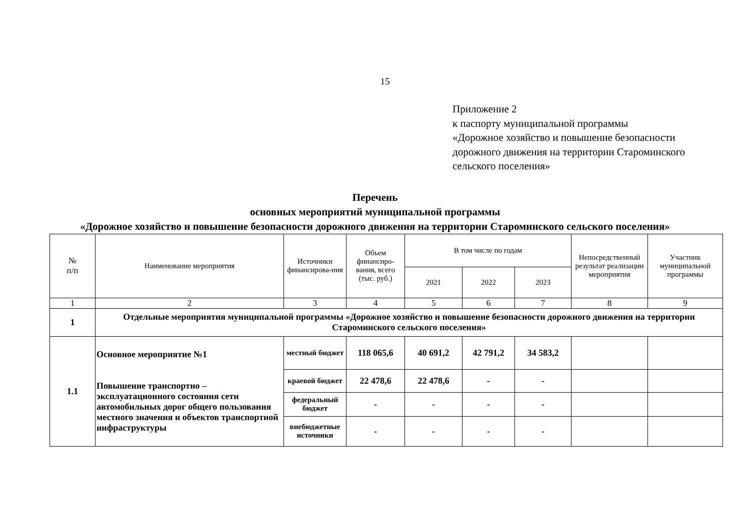15
Приложение 2
к паспорту муниципальной программы
«Дорожное хозяйство и повышение безопасности
дорожного движения на территории Староминского
сельского поселения»
Перечень
основных мероприятий муниципальной программы
«Дорожное хозяйство и повышение безопасности дорожного движения на территории Староминского сельского поселения»
| № п/п | Наименование мероприятия | Источники финансирова-ния | Объем финансиро-вания, всего (тыс. руб.) | В том числе по годам | | | Непосредственный результат реализации мероприятия | Участник муниципальной программы |
| --- | --- | --- | --- | --- | --- | --- | --- | --- |
| | | | | 2021 | 2022 | 2023 | | |
| 1 | 2 | 3 | 4 | 5 | 6 | 7 | 8 | 9 |
| 1 | Отдельные мероприятия муниципальной программы «Дорожное хозяйство и повышение безопасности дорожного движения на территории Староминского сельского поселения» | | | | | | | |
| 1.1 | Основное мероприятие №1 Повышение транспортно –эксплуатационного состояния сети автомобильных дорог общего пользования местного значения и объектов транспортной инфраструктуры | местный бюджет | 118 065,6 | 40 691,2 | 42 791,2 | 34 583,2 | | |
| | | краевой бюджет | 22 478,6 | 22 478,6 | - | - | | |
| | | федеральный бюджет | - | - | - | - | | |
| | | внебюджетные источники | - | - | - | - | | |